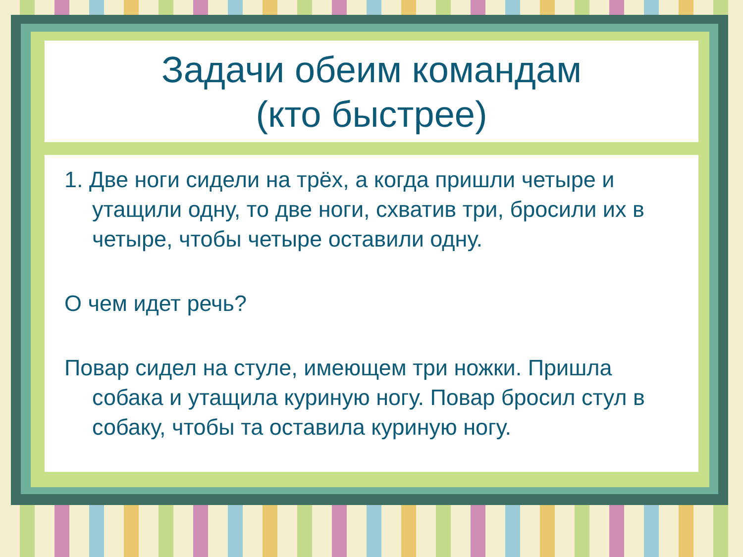Задачи обеим командам
(кто быстрее)
1. Две ноги сидели на трёх, а когда пришли четыре и утащили одну, то две ноги, схватив три, бросили их в четыре, чтобы четыре оставили одну.
О чем идет речь?
Повар сидел на стуле, имеющем три ножки. Пришла собака и утащила куриную ногу. Повар бросил стул в собаку, чтобы та оставила куриную ногу.